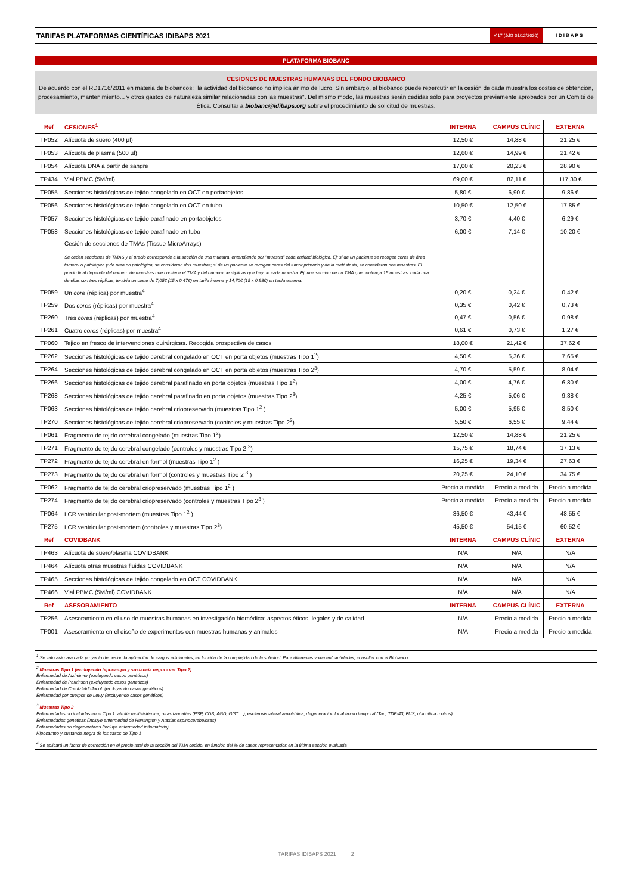TARIFAS PLATAFORMAS CIENTÍFICAS IDIBAPS 2021
V.17 (JdG 01/12/2020)
IDIBAPS
PLATAFORMA BIOBANC
CESIONES DE MUESTRAS HUMANAS DEL FONDO BIOBANCO
De acuerdo con el RD1716/2011 en materia de biobancos: "la actividad del biobanco no implica ánimo de lucro. Sin embargo, el biobanco puede repercutir en la cesión de cada muestra los costes de obtención, procesamiento, mantenimiento... y otros gastos de naturaleza similar relacionadas con las muestras". Del mismo modo, las muestras serán cedidas sólo para proyectos previamente aprobados por un Comité de Ética. Consultar a biobanc@idibaps.org sobre el procedimiento de solicitud de muestras.
| Ref | CESIONES<sup>1</sup> | INTERNA | CAMPUS CLÍNIC | EXTERNA |
| --- | --- | --- | --- | --- |
| TP052 | Alícuota de suero (400 µl) | 12,50 € | 14,88 € | 21,25 € |
| TP053 | Alícuota de plasma (500 µl) | 12,60 € | 14,99 € | 21,42 € |
| TP054 | Alícuota DNA a partir de sangre | 17,00 € | 20,23 € | 28,90 € |
| TP434 | Vial PBMC (5M/ml) | 69,00 € | 82,11 € | 117,30 € |
| TP055 | Secciones histológicas de tejido congelado en OCT en portaobjetos | 5,80 € | 6,90 € | 9,86 € |
| TP056 | Secciones histológicas de tejido congelado en OCT en tubo | 10,50 € | 12,50 € | 17,85 € |
| TP057 | Secciones histológicas de tejido parafinado en portaobjetos | 3,70 € | 4,40 € | 6,29 € |
| TP058 | Secciones histológicas de tejido parafinado en tubo | 6,00 € | 7,14 € | 10,20 € |
| | Cesión de secciones de TMAs (Tissue MicroArrays) Se ceden secciones de TMAS y el precio corresponde a la sección de una muestra, entendiendo por "muestra" cada entidad biológica. Ej: si de un paciente se recogen cores de área tumoral o patológica y de área no patológica, se consideran dos muestras; si de un paciente se recogen cores del tumor primario y de la metástasis, se consideran dos muestras. El precio final depende del número de muestras que contiene el TMA y del número de réplicas que hay de cada muestra. Ej: una sección de un TMA que contenga 15 muestras, cada una de ellas con tres réplicas, tendría un coste de 7,05€ (15 x 0,47€) en tarifa interna y 14,70€ (15 x 0,98€) en tarifa externa. | | | |
| TP059 | Un core (réplica) por muestra<sup>4</sup> | 0,20 € | 0,24 € | 0,42 € |
| TP259 | Dos cores (réplicas) por muestra<sup>4</sup> | 0,35 € | 0,42 € | 0,73 € |
| TP260 | Tres cores (réplicas) por muestra<sup>4</sup> | 0,47 € | 0,56 € | 0,98 € |
| TP261 | Cuatro cores (réplicas) por muestra<sup>4</sup> | 0,61 € | 0,73 € | 1,27 € |
| TP060 | Tejido en fresco de intervenciones quirúrgicas. Recogida prospectiva de casos | 18,00 € | 21,42 € | 37,62 € |
| TP262 | Secciones histológicas de tejido cerebral congelado en OCT en porta objetos (muestras Tipo 1<sup>2</sup>) | 4,50 € | 5,36 € | 7,65 € |
| TP264 | Secciones histológicas de tejido cerebral congelado en OCT en porta objetos (muestras Tipo 2<sup>3</sup>) | 4,70 € | 5,59 € | 8,04 € |
| TP266 | Secciones histológicas de tejido cerebral parafinado en porta objetos (muestras Tipo 1<sup>2</sup>) | 4,00 € | 4,76 € | 6,80 € |
| TP268 | Secciones histológicas de tejido cerebral parafinado en porta objetos (muestras Tipo 2<sup>3</sup>) | 4,25 € | 5,06 € | 9,38 € |
| TP063 | Secciones histológicas de tejido cerebral criopreservado (muestras Tipo 1<sup>2</sup> ) | 5,00 € | 5,95 € | 8,50 € |
| TP270 | Secciones histológicas de tejido cerebral criopreservado (controles y muestras Tipo 2<sup>3</sup>) | 5,50 € | 6,55 € | 9,44 € |
| TP061 | Fragmento de tejido cerebral congelado (muestras Tipo 1<sup>2</sup>) | 12,50 € | 14,88 € | 21,25 € |
| TP271 | Fragmento de tejido cerebral congelado (controles y muestras Tipo 2 <sup>3</sup>) | 15,75 € | 18,74 € | 37,13 € |
| TP272 | Fragmento de tejido cerebral en formol (muestras Tipo 1<sup>2</sup> ) | 16,25 € | 19,34 € | 27,63 € |
| TP273 | Fragmento de tejido cerebral en formol (controles y muestras Tipo 2 <sup>3</sup> ) | 20,25 € | 24,10 € | 34,75 € |
| TP062 | Fragmento de tejido cerebral criopreservado (muestras Tipo 1<sup>2</sup> ) | Precio a medida | Precio a medida | Precio a medida |
| TP274 | Fragmento de tejido cerebral criopreservado (controles y muestras Tipo 2<sup>3</sup> ) | Precio a medida | Precio a medida | Precio a medida |
| TP064 | LCR ventricular post-mortem (muestras Tipo 1<sup>2</sup> ) | 36,50 € | 43,44 € | 48,55 € |
| TP275 | LCR ventricular post-mortem (controles y muestras Tipo 2<sup>3</sup>) | 45,50 € | 54,15 € | 60,52 € |
| Ref | COVIDBANK | INTERNA | CAMPUS CLÍNIC | EXTERNA |
| TP463 | Alícuota de suero/plasma COVIDBANK | N/A | N/A | N/A |
| TP464 | Alícuota otras muestras fluidas COVIDBANK | N/A | N/A | N/A |
| TP465 | Secciones histológicas de tejido congelado en OCT COVIDBANK | N/A | N/A | N/A |
| TP466 | Vial PBMC (5M/ml) COVIDBANK | N/A | N/A | N/A |
| Ref | ASESORAMIENTO | INTERNA | CAMPUS CLÍNIC | EXTERNA |
| TP256 | Asesoramiento en el uso de muestras humanas en investigación biomédica: aspectos éticos, legales y de calidad | N/A | Precio a medida | Precio a medida |
| TP001 | Asesoramiento en el diseño de experimentos con muestras humanas y animales | N/A | Precio a medida | Precio a medida |
<sup>1</sup> Se valorará para cada proyecto de cesión la aplicación de cargos adicionales, en función de la complejidad de la solicitud. Para diferentes volumen/cantidades, consultar con el Biobanco
<sup>2</sup> Muestras Tipo 1 (excluyendo hipocampo y sustancia negra - ver Tipo 2)
Enfermedad de Alzheimer (excluyendo casos genéticos)
Enfermedad de Parkinson (excluyendo casos genéticos)
Enfermedad de Creutzfeldt-Jacob (excluyendo casos genéticos)
Enfermedad por cuerpos de Lewy (excluyendo casos genéticos)
<sup>3</sup> Muestras Tipo 2
Enfermedades no incluidas en el Tipo 1: atrofia multisistémica, otras taupatías (PSP, CDB, AGD, GGT ...), esclerosis lateral amiotrófica, degeneración lobal fronto temporal (Tau, TDP-43, FUS, ubicuitina u otros)
Enfermedades genéticas (incluye enfermedad de Huntington y Ataxias espinocerebelosas)
Enfermedades no degenerativas (incluye enfermedad inflamatoria)
Hipocampo y sustancia negra de los casos de Tipo 1
<sup>4</sup> Se aplicará un factor de corrección en el precio total de la sección del TMA cedido, en función del % de casos representados en la última sección evaluada
TARIFAS IDIBAPS 2021 2